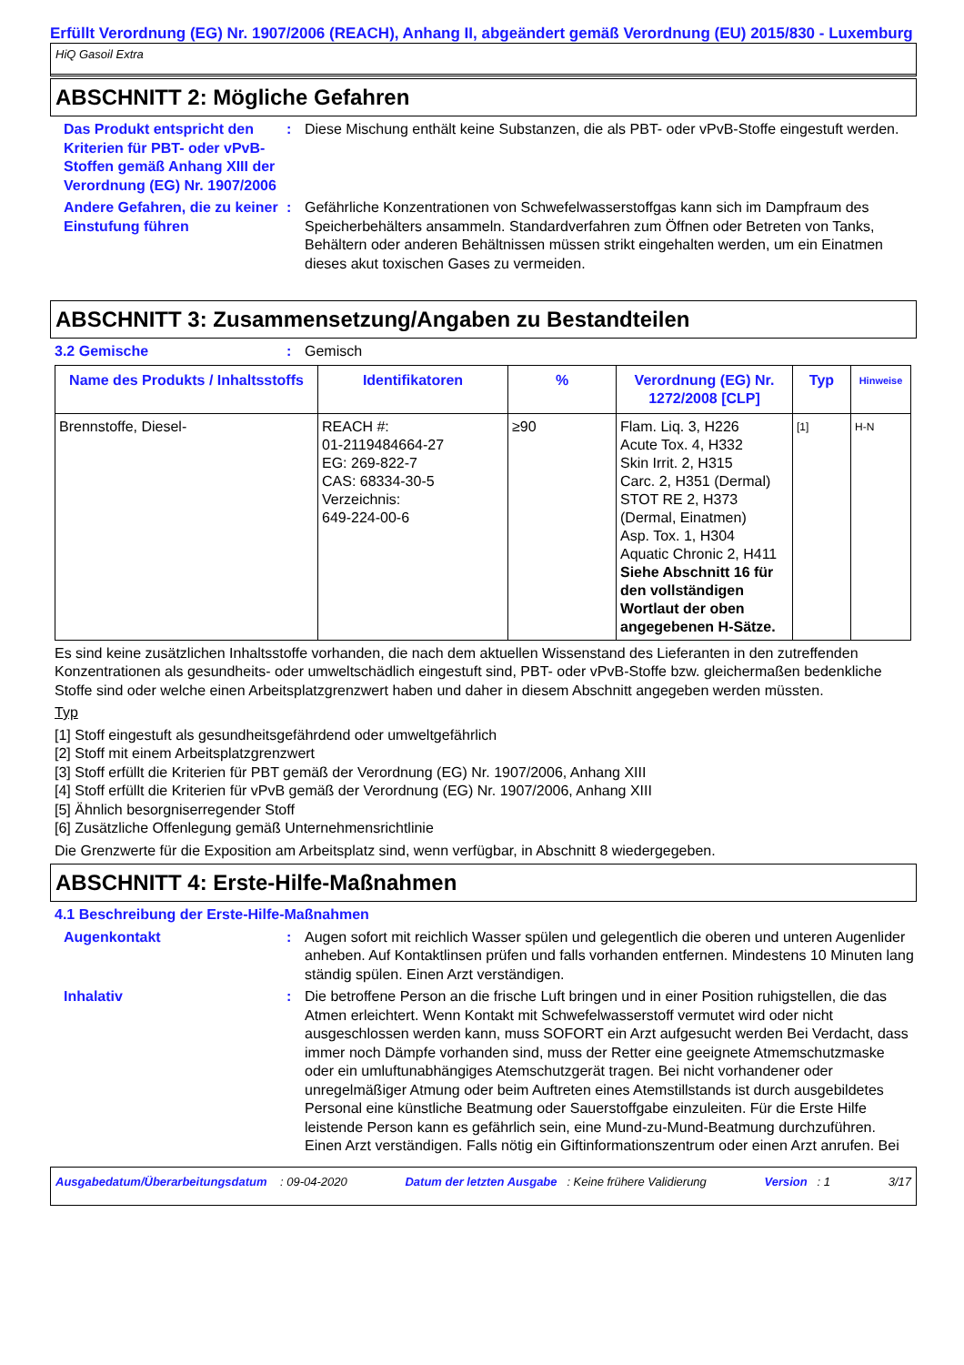Erfüllt Verordnung (EG) Nr. 1907/2006 (REACH), Anhang II, abgeändert gemäß Verordnung (EU) 2015/830 - Luxemburg
HiQ Gasoil Extra
ABSCHNITT 2: Mögliche Gefahren
Das Produkt entspricht den Kriterien für PBT- oder vPvB-Stoffen gemäß Anhang XIII der Verordnung (EG) Nr. 1907/2006
: Diese Mischung enthält keine Substanzen, die als PBT- oder vPvB-Stoffe eingestuft werden.
Andere Gefahren, die zu keiner Einstufung führen
: Gefährliche Konzentrationen von Schwefelwasserstoffgas kann sich im Dampfraum des Speicherbehälters ansammeln. Standardverfahren zum Öffnen oder Betreten von Tanks, Behältern oder anderen Behältnissen müssen strikt eingehalten werden, um ein Einatmen dieses akut toxischen Gases zu vermeiden.
ABSCHNITT 3: Zusammensetzung/Angaben zu Bestandteilen
3.2 Gemische : Gemisch
| Name des Produkts / Inhaltsstoffs | Identifikatoren | % | Verordnung (EG) Nr. 1272/2008 [CLP] | Typ | Hinweise |
| --- | --- | --- | --- | --- | --- |
| Brennstoffe, Diesel- | REACH #: 01-2119484664-27 EG: 269-822-7 CAS: 68334-30-5 Verzeichnis: 649-224-00-6 | ≥90 | Flam. Liq. 3, H226 Acute Tox. 4, H332 Skin Irrit. 2, H315 Carc. 2, H351 (Dermal) STOT RE 2, H373 (Dermal, Einatmen) Asp. Tox. 1, H304 Aquatic Chronic 2, H411 Siehe Abschnitt 16 für den vollständigen Wortlaut der oben angegebenen H-Sätze. | [1] | H-N |
Es sind keine zusätzlichen Inhaltsstoffe vorhanden, die nach dem aktuellen Wissenstand des Lieferanten in den zutreffenden Konzentrationen als gesundheits- oder umweltschädlich eingestuft sind, PBT- oder vPvB-Stoffe bzw. gleichermaßen bedenkliche Stoffe sind oder welche einen Arbeitsplatzgrenzwert haben und daher in diesem Abschnitt angegeben werden müssten.
Typ
[1] Stoff eingestuft als gesundheitsgefährdend oder umweltgefährlich
[2] Stoff mit einem Arbeitsplatzgrenzwert
[3] Stoff erfüllt die Kriterien für PBT gemäß der Verordnung (EG) Nr. 1907/2006, Anhang XIII
[4] Stoff erfüllt die Kriterien für vPvB gemäß der Verordnung (EG) Nr. 1907/2006, Anhang XIII
[5] Ähnlich besorgniserregender Stoff
[6] Zusätzliche Offenlegung gemäß Unternehmensrichtlinie
Die Grenzwerte für die Exposition am Arbeitsplatz sind, wenn verfügbar, in Abschnitt 8 wiedergegeben.
ABSCHNITT 4: Erste-Hilfe-Maßnahmen
4.1 Beschreibung der Erste-Hilfe-Maßnahmen
Augenkontakt : Augen sofort mit reichlich Wasser spülen und gelegentlich die oberen und unteren Augenlider anheben. Auf Kontaktlinsen prüfen und falls vorhanden entfernen. Mindestens 10 Minuten lang ständig spülen. Einen Arzt verständigen.
Inhalativ : Die betroffene Person an die frische Luft bringen und in einer Position ruhigstellen, die das Atmen erleichtert. Wenn Kontakt mit Schwefelwasserstoff vermutet wird oder nicht ausgeschlossen werden kann, muss SOFORT ein Arzt aufgesucht werden Bei Verdacht, dass immer noch Dämpfe vorhanden sind, muss der Retter eine geeignete Atmemschutzmaske oder ein umluftunabhängiges Atemschutzgerät tragen. Bei nicht vorhandener oder unregelmäßiger Atmung oder beim Auftreten eines Atemstillstands ist durch ausgebildetes Personal eine künstliche Beatmung oder Sauerstoffgabe einzuleiten. Für die Erste Hilfe leistende Person kann es gefährlich sein, eine Mund-zu-Mund-Beatmung durchzuführen. Einen Arzt verständigen. Falls nötig ein Giftinformationszentrum oder einen Arzt anrufen. Bei
Ausgabedatum/Überarbeitungsdatum : 09-04-2020 Datum der letzten Ausgabe : Keine frühere Validierung Version : 1 3/17